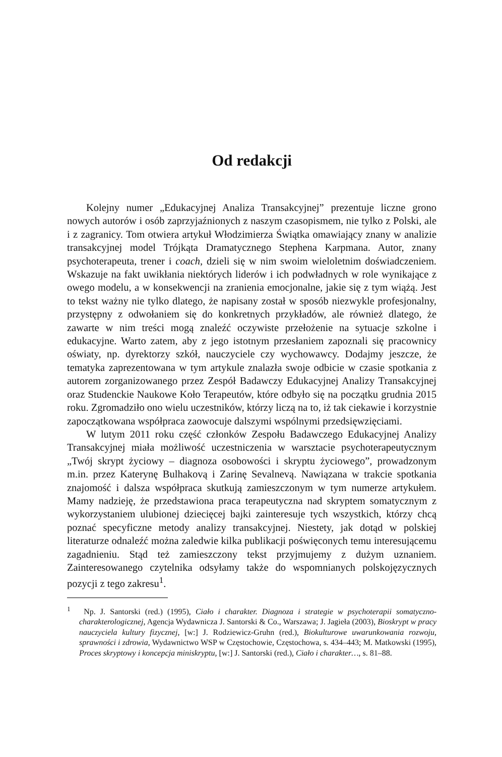Od redakcji
Kolejny numer „Edukacyjnej Analiza Transakcyjnej” prezentuje liczne grono nowych autorów i osób zaprzyjaźnionych z naszym czasopismem, nie tylko z Polski, ale i z zagranicy. Tom otwiera artykuł Włodzimierza Świątka omawiający znany w analizie transakcyjnej model Trójkąta Dramatycznego Stephena Karpmana. Autor, znany psychoterapeuta, trener i coach, dzieli się w nim swoim wieloletnim doświadczeniem. Wskazuje na fakt uwikłania niektórych liderów i ich podwładnych w role wynikające z owego modelu, a w konsekwencji na zranienia emocjonalne, jakie się z tym wiążą. Jest to tekst ważny nie tylko dlatego, że napisany został w sposób niezwykle profesjonalny, przystępny z odwołaniem się do konkretnych przykładów, ale również dlatego, że zawarte w nim treści mogą znaleźć oczywiste przełożenie na sytuacje szkolne i edukacyjne. Warto zatem, aby z jego istotnym przesłaniem zapoznali się pracownicy oświaty, np. dyrektorzy szkół, nauczyciele czy wychowawcy. Dodajmy jeszcze, że tematyka zaprezentowana w tym artykule znalazła swoje odbicie w czasie spotkania z autorem zorganizowanego przez Zespół Badawczy Edukacyjnej Analizy Transakcyjnej oraz Studenckie Naukowe Koło Terapeutów, które odbyło się na początku grudnia 2015 roku. Zgromadziło ono wielu uczestników, którzy liczą na to, iż tak ciekawie i korzystnie zapoczątkowana współpraca zaowocuje dalszymi wspólnymi przedsięwzięciami.
W lutym 2011 roku część członków Zespołu Badawczego Edukacyjnej Analizy Transakcyjnej miała możliwość uczestniczenia w warsztacie psychoterapeutycznym „Twój skrypt życiowy – diagnoza osobowości i skryptu życiowego”, prowadzonym m.in. przez Katerynę Bulhakovą i Zarinę Sevalnevą. Nawiązana w trakcie spotkania znajomość i dalsza współpraca skutkują zamieszczonym w tym numerze artykułem. Mamy nadzieję, że przedstawiona praca terapeutyczna nad skryptem somatycznym z wykorzystaniem ulubionej dziecięcej bajki zainteresuje tych wszystkich, którzy chcą poznać specyficzne metody analizy transakcyjnej. Niestety, jak dotąd w polskiej literaturze odnaleźć można zaledwie kilka publikacji poświęconych temu interesującemu zagadnieniu. Stąd też zamieszczony tekst przyjmujemy z dużym uznaniem. Zainteresowanego czytelnika odsyłamy także do wspomnianych polskojęzycznych pozycji z tego zakresu<sup>1</sup>.
<sup>1</sup> Np. J. Santorski (red.) (1995), Ciało i charakter. Diagnoza i strategie w psychoterapii somatyczno-charakterologicznej, Agencja Wydawnicza J. Santorski & Co., Warszawa; J. Jagieła (2003), Bioskrypt w pracy nauczyciela kultury fizycznej, [w:] J. Rodziewicz-Gruhn (red.), Biokulturowe uwarunkowania rozwoju, sprawności i zdrowia, Wydawnictwo WSP w Częstochowie, Częstochowa, s. 434–443; M. Matkowski (1995), Proces skryptowy i koncepcja miniskryptu, [w:] J. Santorski (red.), Ciało i charakter…, s. 81–88.